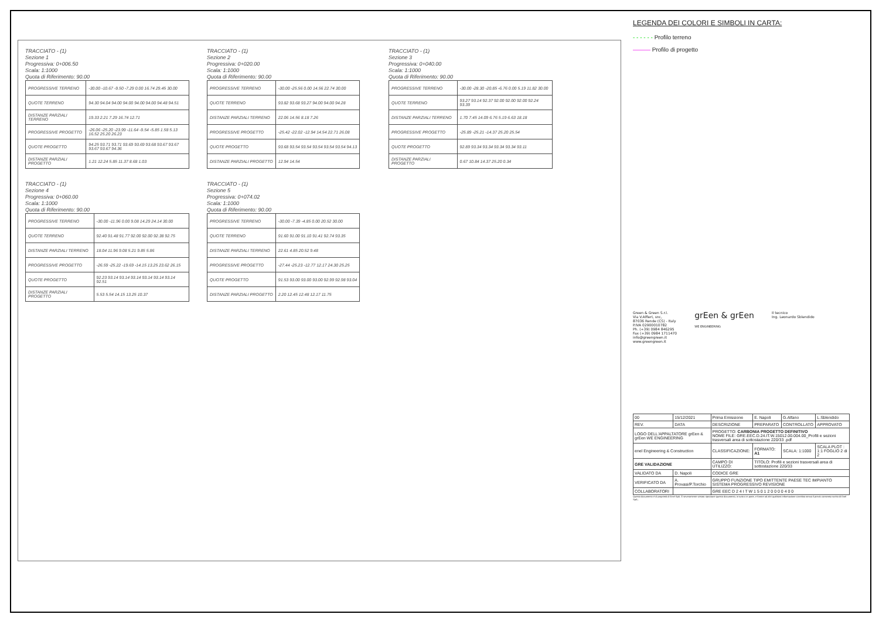TRACCIATO - (1)
Sezione 1
Progressiva: 0+006.50
Scala: 1:1000
Quota di Riferimento: 90.00
| PROGRESSIVE TERRENO | -30.00 -10.67 -9.50 -7.29 0.00 16.74 29.45 30.00 |
| QUOTE TERRENO | 94.30 94.04 94.00 94.00 94.00 94.00 94.48 94.51 |
| DISTANZE PARZIALI TERRENO | 19.33 2.21 7.29 16.74 12.71 |
| PROGRESSIVE PROGETTO | -26.06 -25.20 -23.99 -11.64 -9.54 -5.85 1.58 5.13 16.52 25.20 26.23 |
| QUOTE PROGETTO | 94.25 93.71 93.71 93.69 93.69 93.68 93.67 93.67 93.67 93.67 94.36 |
| DISTANZE PARZIALI PROGETTO | 1.21 12.24 5.85 11.37 8.68 1.03 |
TRACCIATO - (1)
Sezione 2
Progressiva: 0+020.00
Scala: 1:1000
Quota di Riferimento: 90.00
| PROGRESSIVE TERRENO | -30.00 -25.56 0.00 14.56 22.74 30.00 |
| QUOTE TERRENO | 93.82 93.68 93.27 94.00 94.00 94.28 |
| DISTANZE PARZIALI TERRENO | 22.06 14.56 8.18 7.26 |
| PROGRESSIVE PROGETTO | -25.42 -22.02 -12.94 14.54 22.71 26.08 |
| QUOTE PROGETTO | 93.68 93.54 93.54 93.54 93.54 93.54 94.13 |
| DISTANZE PARZIALI PROGETTO | 12.94 14.54 |
TRACCIATO - (1)
Sezione 3
Progressiva: 0+040.00
Scala: 1:1000
Quota di Riferimento: 90.00
| PROGRESSIVE TERRENO | -30.00 -28.30 -20.85 -6.76 0.00 5.19 11.82 30.00 |
| QUOTE TERRENO | 93.27 93.14 92.37 92.00 92.00 92.00 92.24 93.39 |
| DISTANZE PARZIALI TERRENO | 1.70 7.45 14.09 6.76 5.19 6.63 18.18 |
| PROGRESSIVE PROGETTO | -25.89 -25.21 -14.37 25.20 25.54 |
| QUOTE PROGETTO | 92.89 93.34 93.34 93.34 93.34 93.11 |
| DISTANZE PARZIALI PROGETTO | 0.67 10.84 14.37 25.20 0.34 |
TRACCIATO - (1)
Sezione 4
Progressiva: 0+060.00
Scala: 1:1000
Quota di Riferimento: 90.00
| PROGRESSIVE TERRENO | -30.00 -11.96 0.00 9.08 14.29 24.14 30.00 |
| QUOTE TERRENO | 92.40 91.48 91.77 92.00 92.00 92.38 92.75 |
| DISTANZE PARZIALI TERRENO | 18.04 11.96 9.08 5.21 9.85 5.86 |
| PROGRESSIVE PROGETTO | -26.59 -25.22 -19.69 -14.15 13.25 23.62 26.15 |
| QUOTE PROGETTO | 92.23 93.14 93.14 93.14 93.14 93.14 93.14 92.51 |
| DISTANZE PARZIALI PROGETTO | 5.53 5.54 14.15 13.25 10.37 |
TRACCIATO - (1)
Sezione 5
Progressiva: 0+074.02
Scala: 1:1000
Quota di Riferimento: 90.00
| PROGRESSIVE TERRENO | -30.00 -7.39 -4.85 0.00 20.52 30.00 |
| QUOTE TERRENO | 91.60 91.00 91.10 91.41 92.74 93.35 |
| DISTANZE PARZIALI TERRENO | 22.61 4.85 20.52 9.48 |
| PROGRESSIVE PROGETTO | -27.44 -25.23 -12.77 12.17 24.30 25.25 |
| QUOTE PROGETTO | 91.53 93.00 93.00 93.00 92.99 92.98 93.04 |
| DISTANZE PARZIALI PROGETTO | 2.20 12.45 12.48 12.17 11.75 |
LEGENDA DEI COLORI E SIMBOLI IN CARTA:
- - - - - - Profilo terreno
——— Profilo di progetto
Green & Green S.r.l.
Via V.Alfieri, snc,
87036 Rende (CS) - Italy
P.IVA 02900010782
Ph. (+39) 0984 846295
Fax (+39) 0984 1711470
info@greengreen.it
www.greengreen.it
grEen & grEen
WE ENGINEERING
Il tecnico
Ing. Leonardo Sblendido
| 00 | 15/12/2021 | Prima Emissione | E. Napoli | G.Alfano | L.Sblendido |
| REV. | DATA | DESCRIZIONE | PREPARATO | CONTROLLATO | APPROVATO |
| LOGO DELL'APPALTATORE grEen & grEen WE ENGINEERING | | PROGETTO: CARBONIA PROGETTO DEFINITIVO NOME FILE: GRE.EEC.D.24.IT.W.15012.00.004.00_Profili e sezioni trasversali area di sottostazione 220/33 .pdf | | | |
| enel Engineering & Construction | | CLASSIFICAZIONE: | FORMATO: A1 | SCALA: 1:1000 | SCALA PLOT : 1:1 FOGLIO 2 di 2 |
| GRE VALIDAZIONE | | CAMPO DI UTILIZZO: | TITOLO: Profili e sezioni trasversali area di sottostazione 220/33 | | |
| VALIDATO DA | D. Napoli | CODICE GRE | | | |
| VERIFICATO DA | A. Provasi/P.Torchio | GRUPPO FUNZIONE TIPO EMITTENTE PAESE TEC IMPIANTO SISTEMA PROGRESSIVO REVISIONE | | | |
| COLLABORATORI | | GRE EEC D 2 4 I T W 1 5 0 1 2 0 0 0 0 4 0 0 | | | |
Questo documento è di proprietà di Enel SpA. È severamente vietato riprodurre questo documento, in tutto o in parte, e fornire ad altri qualsiasi informazione correlata senza il previo consenso scritto di Enel SpA..